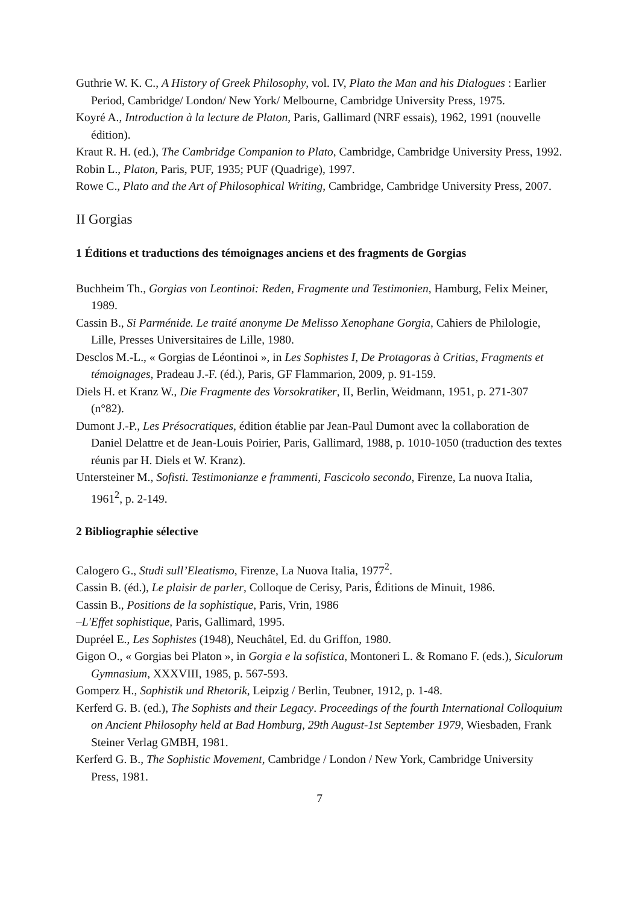Guthrie W. K. C., A History of Greek Philosophy, vol. IV, Plato the Man and his Dialogues : Earlier Period, Cambridge/ London/ New York/ Melbourne, Cambridge University Press, 1975.
Koyré A., Introduction à la lecture de Platon, Paris, Gallimard (NRF essais), 1962, 1991 (nouvelle édition).
Kraut R. H. (ed.), The Cambridge Companion to Plato, Cambridge, Cambridge University Press, 1992.
Robin L., Platon, Paris, PUF, 1935; PUF (Quadrige), 1997.
Rowe C., Plato and the Art of Philosophical Writing, Cambridge, Cambridge University Press, 2007.
II Gorgias
1 Éditions et traductions des témoignages anciens et des fragments de Gorgias
Buchheim Th., Gorgias von Leontinoi: Reden, Fragmente und Testimonien, Hamburg, Felix Meiner, 1989.
Cassin B., Si Parménide. Le traité anonyme De Melisso Xenophane Gorgia, Cahiers de Philologie, Lille, Presses Universitaires de Lille, 1980.
Desclos M.-L., « Gorgias de Léontinoi », in Les Sophistes I, De Protagoras à Critias, Fragments et témoignages, Pradeau J.-F. (éd.), Paris, GF Flammarion, 2009, p. 91-159.
Diels H. et Kranz W., Die Fragmente des Vorsokratiker, II, Berlin, Weidmann, 1951, p. 271-307 (n°82).
Dumont J.-P., Les Présocratiques, édition établie par Jean-Paul Dumont avec la collaboration de Daniel Delattre et de Jean-Louis Poirier, Paris, Gallimard, 1988, p. 1010-1050 (traduction des textes réunis par H. Diels et W. Kranz).
Untersteiner M., Sofisti. Testimonianze e frammenti, Fascicolo secondo, Firenze, La nuova Italia, 1961<sup>2</sup>, p. 2-149.
2 Bibliographie sélective
Calogero G., Studi sull’Eleatismo, Firenze, La Nuova Italia, 1977<sup>2</sup>.
Cassin B. (éd.), Le plaisir de parler, Colloque de Cerisy, Paris, Éditions de Minuit, 1986.
Cassin B., Positions de la sophistique, Paris, Vrin, 1986
–L'Effet sophistique, Paris, Gallimard, 1995.
Dupréel E., Les Sophistes (1948), Neuchâtel, Ed. du Griffon, 1980.
Gigon O., « Gorgias bei Platon », in Gorgia e la sofistica, Montoneri L. & Romano F. (eds.), Siculorum Gymnasium, XXXVIII, 1985, p. 567-593.
Gomperz H., Sophistik und Rhetorik, Leipzig / Berlin, Teubner, 1912, p. 1-48.
Kerferd G. B. (ed.), The Sophists and their Legacy. Proceedings of the fourth International Colloquium on Ancient Philosophy held at Bad Homburg, 29th August-1st September 1979, Wiesbaden, Frank Steiner Verlag GMBH, 1981.
Kerferd G. B., The Sophistic Movement, Cambridge / London / New York, Cambridge University Press, 1981.
7